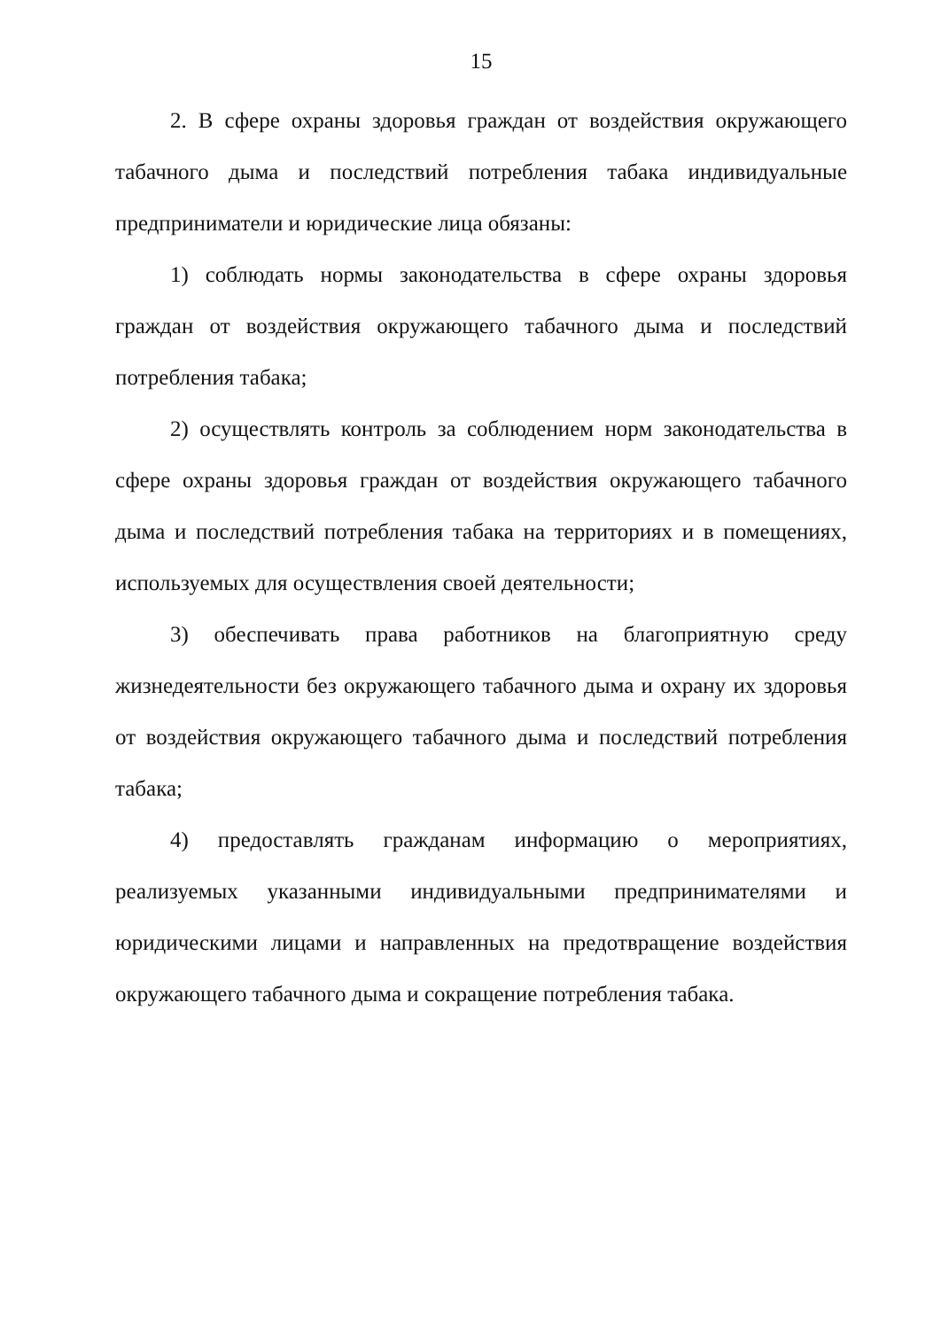15
2. В сфере охраны здоровья граждан от воздействия окружающего табачного дыма и последствий потребления табака индивидуальные предприниматели и юридические лица обязаны:
1) соблюдать нормы законодательства в сфере охраны здоровья граждан от воздействия окружающего табачного дыма и последствий потребления табака;
2) осуществлять контроль за соблюдением норм законодательства в сфере охраны здоровья граждан от воздействия окружающего табачного дыма и последствий потребления табака на территориях и в помещениях, используемых для осуществления своей деятельности;
3) обеспечивать права работников на благоприятную среду жизнедеятельности без окружающего табачного дыма и охрану их здоровья от воздействия окружающего табачного дыма и последствий потребления табака;
4) предоставлять гражданам информацию о мероприятиях, реализуемых указанными индивидуальными предпринимателями и юридическими лицами и направленных на предотвращение воздействия окружающего табачного дыма и сокращение потребления табака.